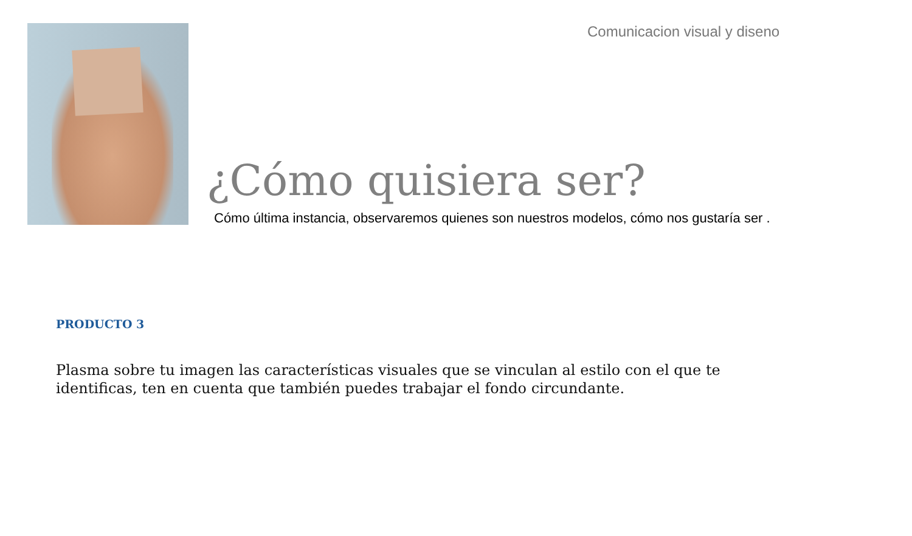Comunicacion visual y diseno
¿Cómo quisiera ser?
Cómo última instancia, observaremos quienes son nuestros modelos, cómo nos gustaría ser .
PRODUCTO 3
Plasma sobre tu imagen las características visuales que se vinculan al estilo con el que te identificas, ten en cuenta que también puedes trabajar el fondo circundante.